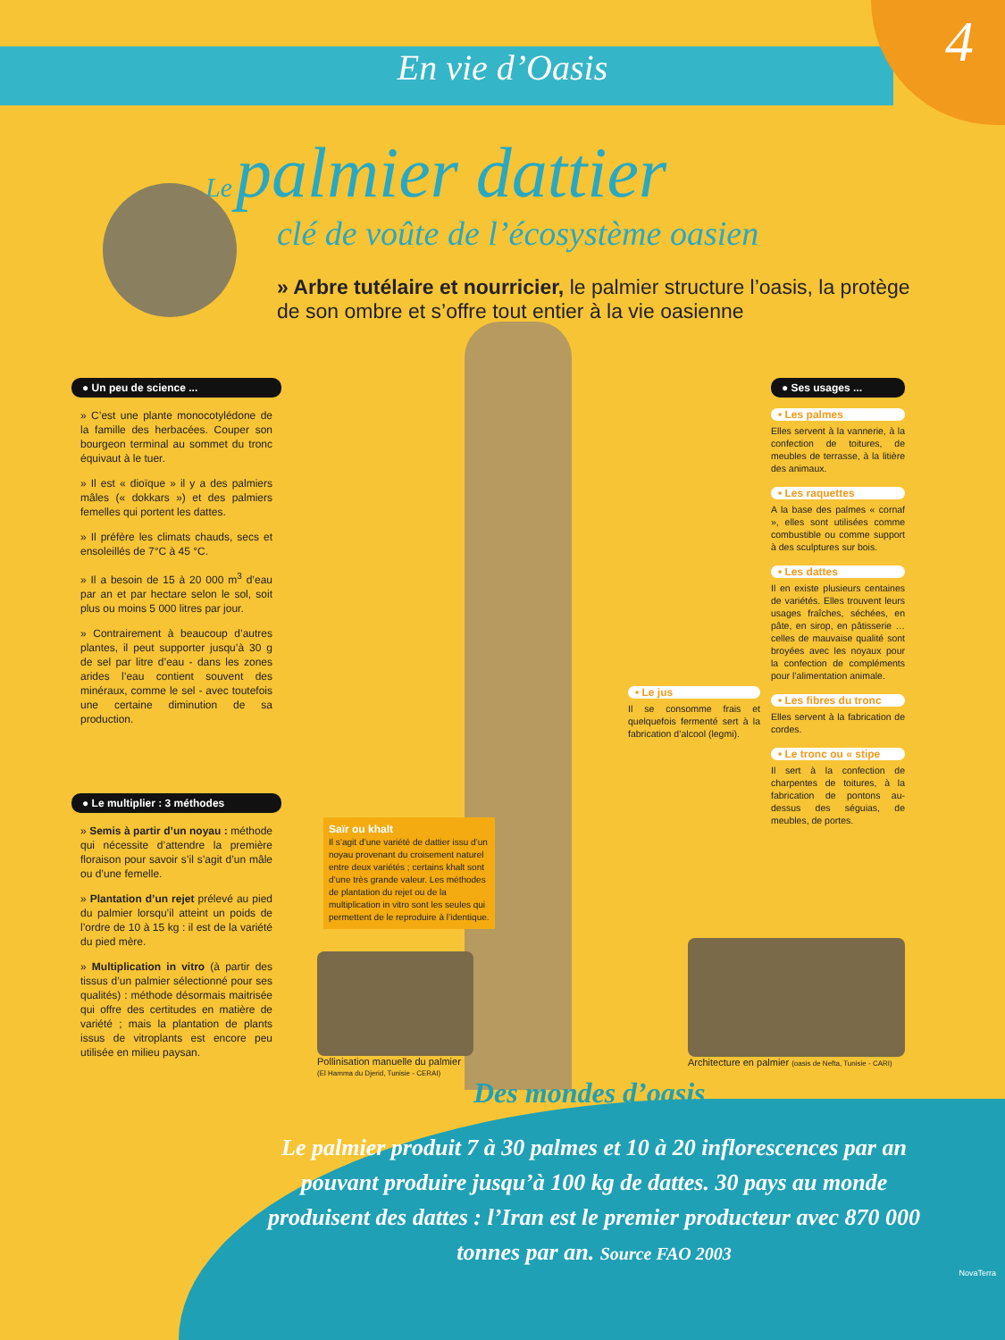En vie d’Oasis
4
Le palmier dattier
clé de voûte de l’écosystème oasien
» Arbre tutélaire et nourricier, le palmier structure l’oasis, la protège de son ombre et s’offre tout entier à la vie oasienne
● Un peu de science ...
» C’est une plante monocotylédone de la famille des herbacées. Couper son bourgeon terminal au sommet du tronc équivaut à le tuer.
» Il est « dioïque » il y a des palmiers mâles (« dokkars ») et des palmiers femelles qui portent les dattes.
» Il préfère les climats chauds, secs et ensoleillés de 7°C à 45 °C.
» Il a besoin de 15 à 20 000 m<sup>3</sup> d’eau par an et par hectare selon le sol, soit plus ou moins 5 000 litres par jour.
» Contrairement à beaucoup d’autres plantes, il peut supporter jusqu’à 30 g de sel par litre d’eau - dans les zones arides l’eau contient souvent des minéraux, comme le sel - avec toutefois une certaine diminution de sa production.
● Le multiplier : 3 méthodes
» Semis à partir d’un noyau : méthode qui nécessite d’attendre la première floraison pour savoir s’il s’agit d’un mâle ou d’une femelle.
» Plantation d’un rejet prélevé au pied du palmier lorsqu’il atteint un poids de l’ordre de 10 à 15 kg : il est de la variété du pied mère.
» Multiplication in vitro (à partir des tissus d’un palmier sélectionné pour ses qualités) : méthode désormais maitrisée qui offre des certitudes en matière de variété ; mais la plantation de plants issus de vitroplants est encore peu utilisée en milieu paysan.
● Ses usages ...
• Les palmes
Elles servent à la vannerie, à la confection de toitures, de meubles de terrasse, à la litière des animaux.
• Les raquettes
A la base des palmes « cornaf », elles sont utilisées comme combustible ou comme support à des sculptures sur bois.
• Les dattes
Il en existe plusieurs centaines de variétés. Elles trouvent leurs usages fraîches, séchées, en pâte, en sirop, en pâtisserie … celles de mauvaise qualité sont broyées avec les noyaux pour la confection de compléments pour l’alimentation animale.
• Les fibres du tronc
Elles servent à la fabrication de cordes.
• Le tronc ou « stipe
Il sert à la confection de charpentes de toitures, à la fabrication de pontons au-dessus des séguias, de meubles, de portes.
• Le jus
Il se consomme frais et quelquefois fermenté sert à la fabrication d’alcool (legmi).
Saïr ou khalt
Il s’agit d’une variété de dattier issu d’un noyau provenant du croisement naturel entre deux variétés ; certains khalt sont d’une très grande valeur. Les méthodes de plantation du rejet ou de la multiplication in vitro sont les seules qui permettent de le reproduire à l’identique.
Pollinisation manuelle du palmier
(El Hamma du Djerid, Tunisie - CERAI)
Architecture en palmier (oasis de Nefta, Tunisie - CARI)
Des mondes d’oasis
Le palmier produit 7 à 30 palmes et 10 à 20 inflorescences par an pouvant produire jusqu’à 100 kg de dattes. 30 pays au monde produisent des dattes : l’Iran est le premier producteur avec 870 000 tonnes par an. Source FAO 2003
NovaTerra